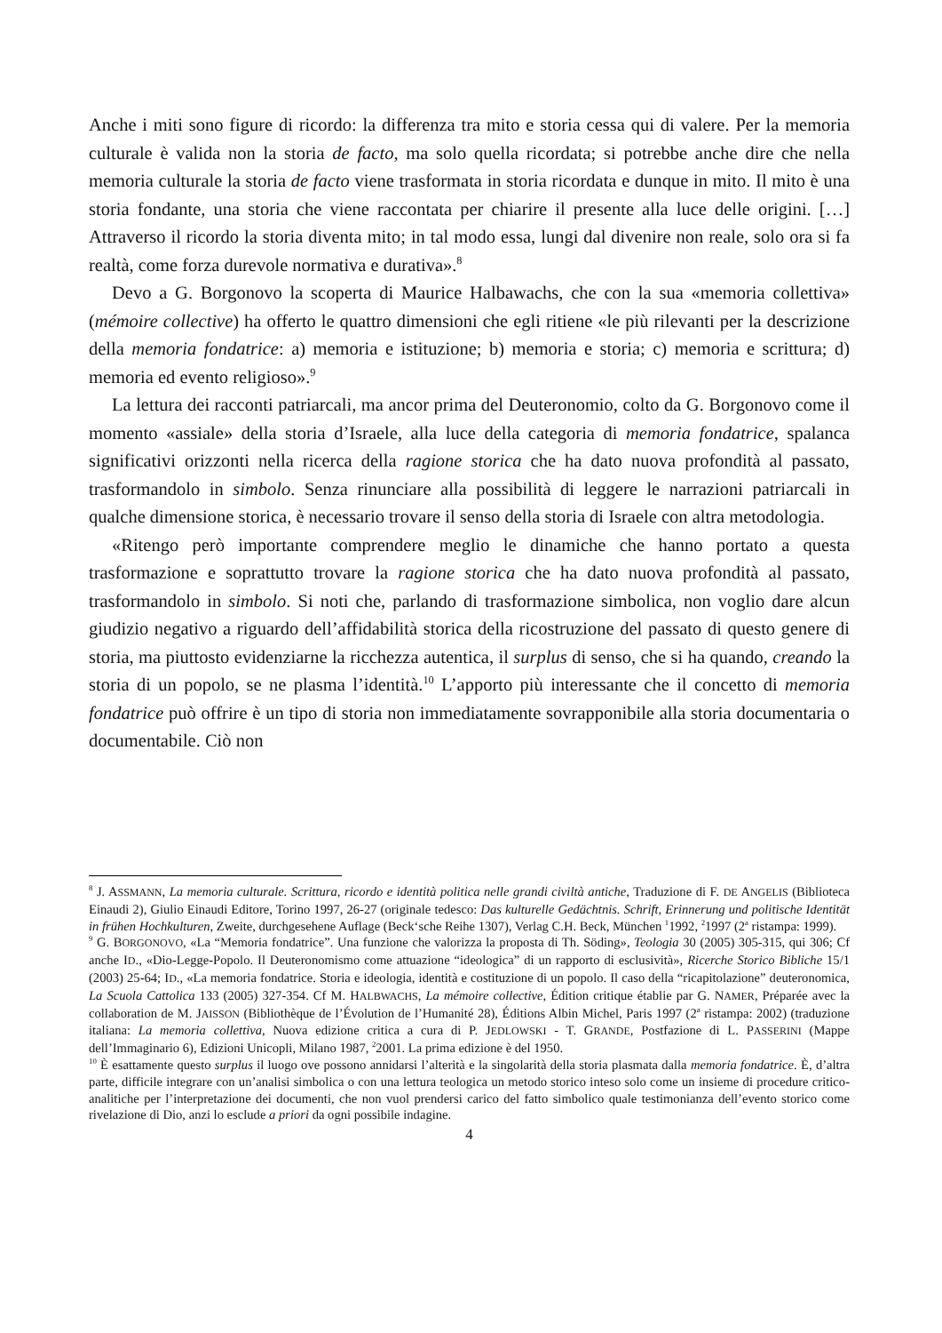Anche i miti sono figure di ricordo: la differenza tra mito e storia cessa qui di valere. Per la memoria culturale è valida non la storia de facto, ma solo quella ricordata; si potrebbe anche dire che nella memoria culturale la storia de facto viene trasformata in storia ricordata e dunque in mito. Il mito è una storia fondante, una storia che viene raccontata per chiarire il presente alla luce delle origini. […] Attraverso il ricordo la storia diventa mito; in tal modo essa, lungi dal divenire non reale, solo ora si fa realtà, come forza durevole normativa e durativa».<sup>8</sup>
Devo a G. Borgonovo la scoperta di Maurice Halbawachs, che con la sua «memoria collettiva» (mémoire collective) ha offerto le quattro dimensioni che egli ritiene «le più rilevanti per la descrizione della memoria fondatrice: a) memoria e istituzione; b) memoria e storia; c) memoria e scrittura; d) memoria ed evento religioso».<sup>9</sup>
La lettura dei racconti patriarcali, ma ancor prima del Deuteronomio, colto da G. Borgonovo come il momento «assiale» della storia d’Israele, alla luce della categoria di memoria fondatrice, spalanca significativi orizzonti nella ricerca della ragione storica che ha dato nuova profondità al passato, trasformandolo in simbolo. Senza rinunciare alla possibilità di leggere le narrazioni patriarcali in qualche dimensione storica, è necessario trovare il senso della storia di Israele con altra metodologia.
«Ritengo però importante comprendere meglio le dinamiche che hanno portato a questa trasformazione e soprattutto trovare la ragione storica che ha dato nuova profondità al passato, trasformandolo in simbolo. Si noti che, parlando di trasformazione simbolica, non voglio dare alcun giudizio negativo a riguardo dell’affidabilità storica della ricostruzione del passato di questo genere di storia, ma piuttosto evidenziarne la ricchezza autentica, il surplus di senso, che si ha quando, creando la storia di un popolo, se ne plasma l’identità.<sup>10</sup> L’apporto più interessante che il concetto di memoria fondatrice può offrire è un tipo di storia non immediatamente sovrapponibile alla storia documentaria o documentabile. Ciò non
<sup>8</sup> J. ASSMANN, La memoria culturale. Scrittura, ricordo e identità politica nelle grandi civiltà antiche, Traduzione di F. DE ANGELIS (Biblioteca Einaudi 2), Giulio Einaudi Editore, Torino 1997, 26-27 (originale tedesco: Das kulturelle Gedächtnis. Schrift, Erinnerung und politische Identität in frühen Hochkulturen, Zweite, durchgesehene Auflage (Beck‘sche Reihe 1307), Verlag C.H. Beck, München <sup>1</sup>1992, <sup>2</sup>1997 (2<sup>a</sup> ristampa: 1999).
<sup>9</sup> G. BORGONOVO, «La “Memoria fondatrice”. Una funzione che valorizza la proposta di Th. Söding», Teologia 30 (2005) 305-315, qui 306; Cf anche ID., «Dio-Legge-Popolo. Il Deuteronomismo come attuazione “ideologica” di un rapporto di esclusività», Ricerche Storico Bibliche 15/1 (2003) 25-64; ID., «La memoria fondatrice. Storia e ideologia, identità e costituzione di un popolo. Il caso della “ricapitolazione” deuteronomica, La Scuola Cattolica 133 (2005) 327-354. Cf M. HALBWACHS, La mémoire collective, Édition critique établie par G. NAMER, Préparée avec la collaboration de M. JAISSON (Bibliothèque de l’Évolution de l’Humanité 28), Éditions Albin Michel, Paris 1997 (2<sup>a</sup> ristampa: 2002) (traduzione italiana: La memoria collettiva, Nuova edizione critica a cura di P. JEDLOWSKI - T. GRANDE, Postfazione di L. PASSERINI (Mappe dell’Immaginario 6), Edizioni Unicopli, Milano 1987, <sup>2</sup>2001. La prima edizione è del 1950.
<sup>10</sup> È esattamente questo surplus il luogo ove possono annidarsi l’alterità e la singolarità della storia plasmata dalla memoria fondatrice. È, d’altra parte, difficile integrare con un’analisi simbolica o con una lettura teologica un metodo storico inteso solo come un insieme di procedure critico-analitiche per l’interpretazione dei documenti, che non vuol prendersi carico del fatto simbolico quale testimonianza dell’evento storico come rivelazione di Dio, anzi lo esclude a priori da ogni possibile indagine.
4